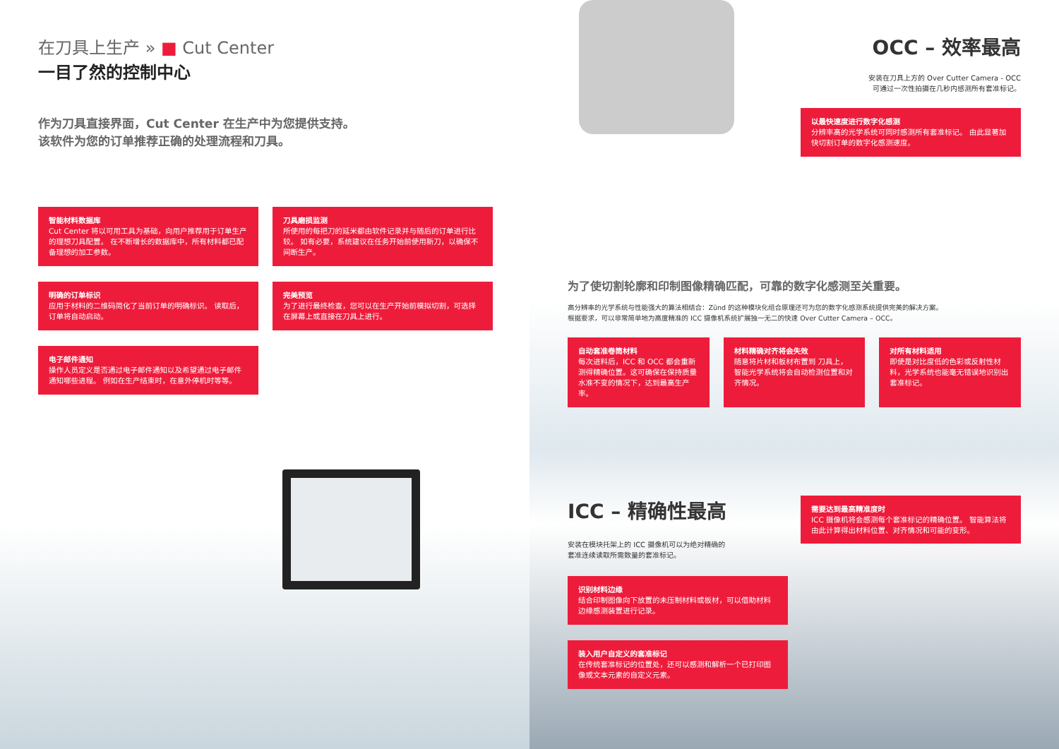在刀具上生产 » ■ Cut Center
一目了然的控制中心
作为刀具直接界面，Cut Center 在生产中为您提供支持。
该软件为您的订单推荐正确的处理流程和刀具。
智能材料数据库
Cut Center 将以可用工具为基础，向用户推荐用于订单生产的理想刀具配置。 在不断增长的数据库中，所有材料都已配备理想的加工参数。
刀具磨损监测
所使用的每把刀的延米都由软件记录并与随后的订单进行比较。 如有必要，系统建议在任务开始前使用新刀，以确保不间断生产。
明确的订单标识
应用于材料的二维码简化了当前订单的明确标识。 读取后，订单将自动启动。
完美预览
为了进行最终检查，您可以在生产开始前模拟切割，可选择在屏幕上或直接在刀具上进行。
电子邮件通知
操作人员定义是否通过电子邮件通知以及希望通过电子邮件通知哪些进程。 例如在生产结束时，在意外停机时等等。
OCC – 效率最高
安装在刀具上方的 Over Cutter Camera - OCC
可通过一次性拍摄在几秒内感测所有套准标记。
以最快速度进行数字化感测
分辨率高的光学系统可同时感测所有套准标记。 由此显著加快切割订单的数字化感测速度。
为了使切割轮廓和印制图像精确匹配，可靠的数字化感测至关重要。
高分辨率的光学系统与性能强大的算法相结合：Zünd 的这种模块化组合原理还可为您的数字化感测系统提供完美的解决方案。
根据要求，可以非常简单地为高度精准的 ICC 摄像机系统扩展独一无二的快速 Over Cutter Camera – OCC。
自动套准卷筒材料
每次进料后，ICC 和 OCC 都会重新测得精确位置。这可确保在保持质量水准不变的情况下，达到最高生产率。
材料精确对齐将会失效
随意将片材和板材布置到 刀具上，智能光学系统将会自动检测位置和对齐情况。
对所有材料适用
即使是对比度低的色彩或反射性材料，光学系统也能毫无错误地识别出套准标记。
ICC – 精确性最高
安装在模块托架上的 ICC 摄像机可以为绝对精确的
套准连续读取所需数量的套准标记。
识别材料边缘
结合印制图像向下放置的未压制材料或板材，可以借助材料边缘感测装置进行记录。
装入用户自定义的套准标记
在传统套准标记的位置处，还可以感测和解析一个已打印图像或文本元素的自定义元素。
需要达到最高精准度时
ICC 摄像机将会感测每个套准标记的精确位置。 智能算法将由此计算得出材料位置、对齐情况和可能的变形。